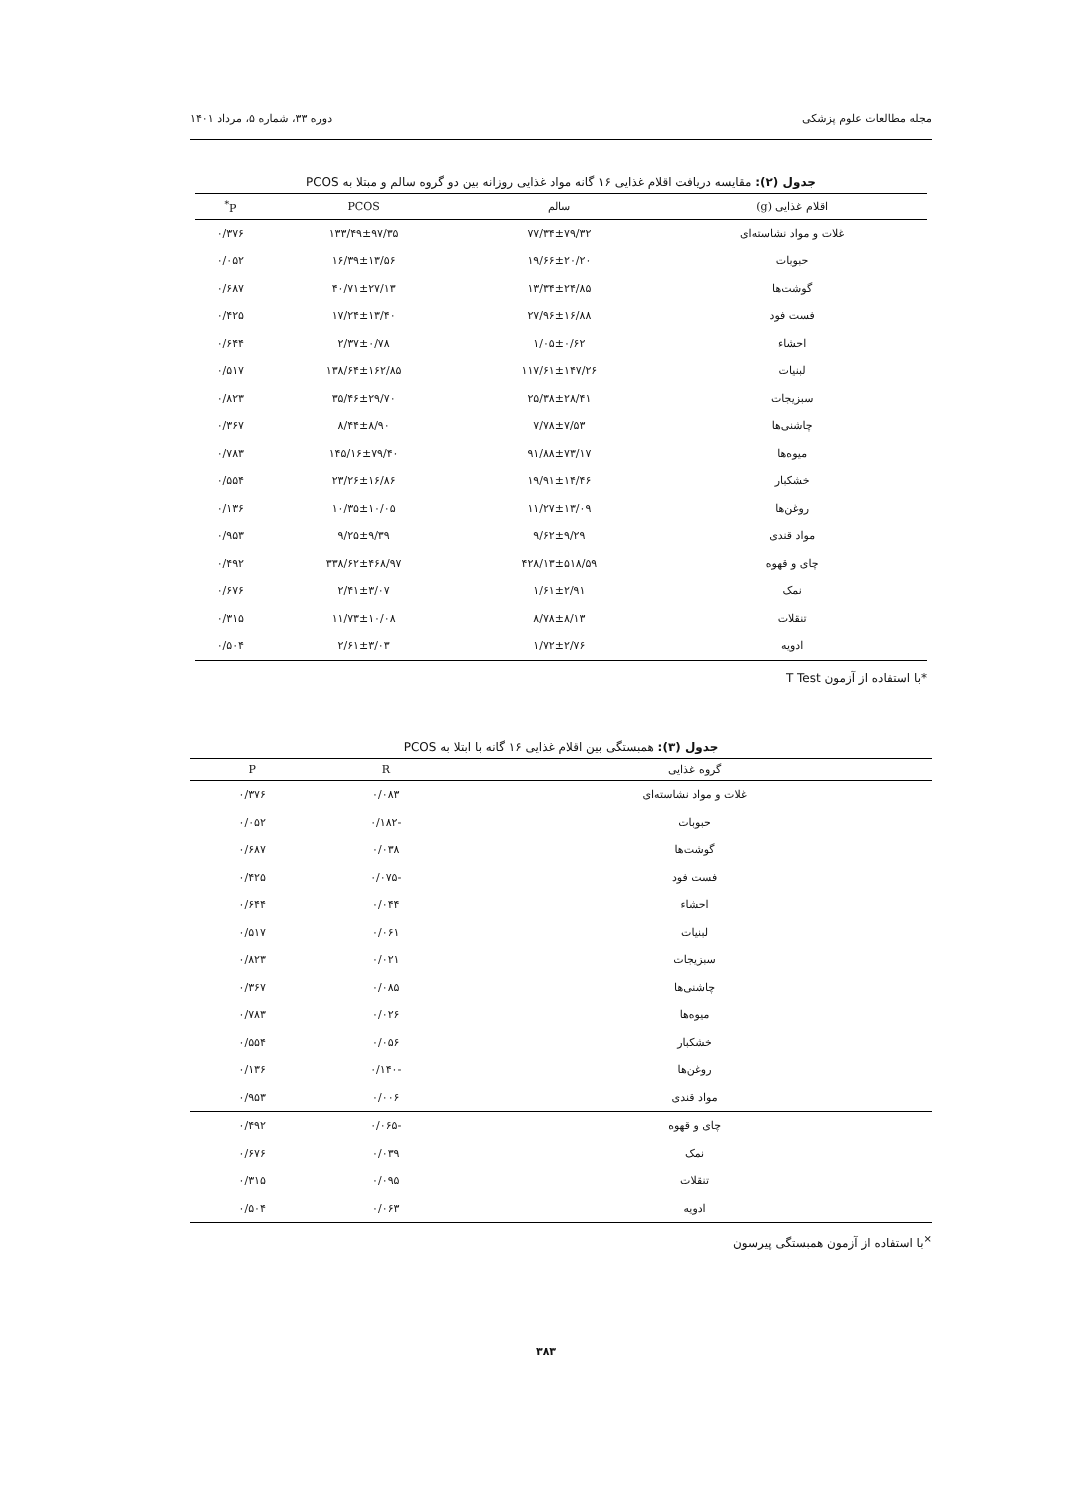مجله مطالعات علوم پزشکی دوره ۳۳، شماره ۵، مرداد ۱۴۰۱
جدول (۲): مقایسه دریافت اقلام غذایی ۱۶ گانه مواد غذایی روزانه بین دو گروه سالم و مبتلا به PCOS
| اقلام غذایی (g) | سالم | PCOS | P<sup>*</sup> |
| --- | --- | --- | --- |
| غلات و مواد نشاسته‌ای | ۷۷/۳۴±۷۹/۳۲ | ۱۳۳/۴۹±۹۷/۳۵ | ۰/۳۷۶ |
| حبوبات | ۱۹/۶۶±۲۰/۲۰ | ۱۶/۳۹±۱۳/۵۶ | ۰/۰۵۲ |
| گوشت‌ها | ۱۳/۳۴±۲۴/۸۵ | ۴۰/۷۱±۲۷/۱۳ | ۰/۶۸۷ |
| فست فود | ۲۷/۹۶±۱۶/۸۸ | ۱۷/۲۴±۱۳/۴۰ | ۰/۴۲۵ |
| احشاء | ۱/۰۵±۰/۶۲ | ۲/۳۷±۰/۷۸ | ۰/۶۴۴ |
| لبنیات | ۱۱۷/۶۱±۱۴۷/۲۶ | ۱۳۸/۶۴±۱۶۲/۸۵ | ۰/۵۱۷ |
| سبزیجات | ۲۵/۳۸±۲۸/۴۱ | ۳۵/۴۶±۲۹/۷۰ | ۰/۸۲۳ |
| چاشنی‌ها | ۷/۷۸±۷/۵۳ | ۸/۴۴±۸/۹۰ | ۰/۳۶۷ |
| میوه‌ها | ۹۱/۸۸±۷۳/۱۷ | ۱۴۵/۱۶±۷۹/۴۰ | ۰/۷۸۳ |
| خشکبار | ۱۹/۹۱±۱۴/۴۶ | ۲۳/۲۶±۱۶/۸۶ | ۰/۵۵۴ |
| روغن‌ها | ۱۱/۲۷±۱۳/۰۹ | ۱۰/۳۵±۱۰/۰۵ | ۰/۱۳۶ |
| مواد قندی | ۹/۶۲±۹/۲۹ | ۹/۲۵±۹/۳۹ | ۰/۹۵۳ |
| چای و قهوه | ۴۲۸/۱۳±۵۱۸/۵۹ | ۳۳۸/۶۲±۴۶۸/۹۷ | ۰/۴۹۲ |
| نمک | ۱/۶۱±۲/۹۱ | ۲/۴۱±۳/۰۷ | ۰/۶۷۶ |
| تنقلات | ۸/۷۸±۸/۱۳ | ۱۱/۷۳±۱۰/۰۸ | ۰/۳۱۵ |
| ادویه | ۱/۷۲±۲/۷۶ | ۲/۶۱±۳/۰۳ | ۰/۵۰۴ |
*با استفاده از آزمون T Test
جدول (۳): همبستگی بین اقلام غذایی ۱۶ گانه با ابتلا به PCOS
| گروه غذایی | R | P |
| --- | --- | --- |
| غلات و مواد نشاسته‌ای | ۰/۰۸۳ | ۰/۳۷۶ |
| حبوبات | -۰/۱۸۲ | ۰/۰۵۲ |
| گوشت‌ها | ۰/۰۳۸ | ۰/۶۸۷ |
| فست فود | -۰/۰۷۵ | ۰/۴۲۵ |
| احشاء | ۰/۰۴۴ | ۰/۶۴۴ |
| لبنیات | ۰/۰۶۱ | ۰/۵۱۷ |
| سبزیجات | ۰/۰۲۱ | ۰/۸۲۳ |
| چاشنی‌ها | ۰/۰۸۵ | ۰/۳۶۷ |
| میوه‌ها | ۰/۰۲۶ | ۰/۷۸۳ |
| خشکبار | ۰/۰۵۶ | ۰/۵۵۴ |
| روغن‌ها | -۰/۱۴۰ | ۰/۱۳۶ |
| مواد قندی | ۰/۰۰۶ | ۰/۹۵۳ |
| چای و قهوه | -۰/۰۶۵ | ۰/۴۹۲ |
| نمک | ۰/۰۳۹ | ۰/۶۷۶ |
| تنقلات | ۰/۰۹۵ | ۰/۳۱۵ |
| ادویه | ۰/۰۶۳ | ۰/۵۰۴ |
<sup>×</sup>با استفاده از آزمون همبستگی پیرسون
۳۸۳